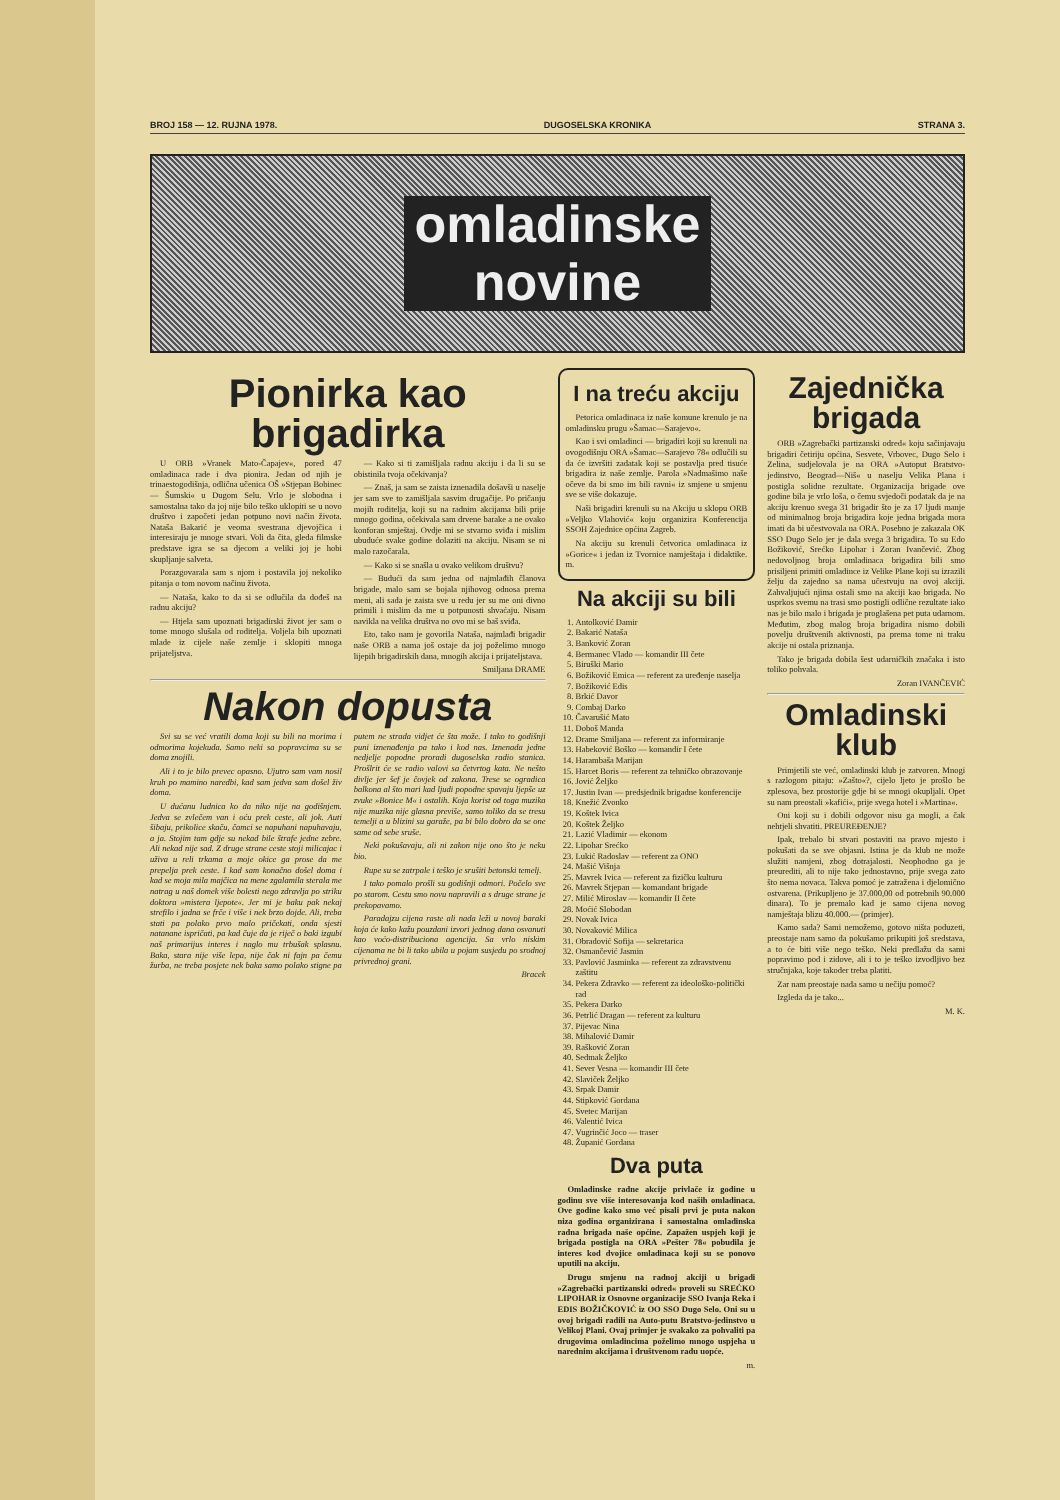BROJ 158 — 12. RUJNA 1978. DUGOSELSKA KRONIKA STRANA 3.
omladinske
novine
Pionirka kao brigadirka
U ORB »Vranek Mato-Čapajev«, pored 47 omladinaca rade i dva pionira. Jedan od njih je trinaestogodišnja, odlična učenica OŠ »Stjepan Bobinec — Šumski« u Dugom Selu. Vrlo je slobodna i samostalna tako da joj nije bilo teško uklopiti se u novo društvo i započeti jedan potpuno novi način života. Nataša Bakarić je veoma svestrana djevojčica i interesiraju je mnoge stvari. Voli da čita, gleda filmske predstave igra se sa djecom a veliki joj je hobi skupljanje salveta.
Porazgovarala sam s njom i postavila joj nekoliko pitanja o tom novom načinu života.
— Nataša, kako to da si se odlučila da dođeš na radnu akciju?
— Htjela sam upoznati brigadirski život jer sam o tome mnogo slušala od roditelja. Voljela bih upoznati mlade iz cijele naše zemlje i sklopiti mnoga prijateljstva.
— Kako si ti zamišljala radnu akciju i da li su se obistinila tvoja očekivanja?
— Znaš, ja sam se zaista iznenadila došavši u naselje jer sam sve to zamišljala sasvim drugačije. Po pričanju mojih roditelja, koji su na radnim akcijama bili prije mnogo godina, očekivala sam drvene barake a ne ovako konforan smještaj. Ovdje mi se stvarno sviđa i mislim ubuduće svake godine dolaziti na akciju. Nisam se ni malo razočarala.
— Kako si se snašla u ovako velikom društvu?
— Budući da sam jedna od najmlađih članova brigade, malo sam se bojala njihovog odnosa prema meni, ali sada je zaista sve u redu jer su me oni divno primili i mislim da me u potpunosti shvaćaju. Nisam navikla na velika društva no ovo mi se baš sviđa.
Eto, tako nam je govorila Nataša, najmlađi brigadir naše ORB a nama još ostaje da joj poželimo mnogo lijepih brigadirskih dana, mnogih akcija i prijateljstava.
Smiljana DRAME
Nakon dopusta
Svi su se već vratili doma koji su bili na morima i odmorima kojekuda. Samo neki sa popravcima su se doma znojili.
Ali i to je bilo prevec opasno. Ujutro sam vam nosil kruh po mamino naredbi, kad sam jedva sam došel živ doma.
U dućanu ludnica ko da niko nije na godišnjem. Jedva se zvlečem van i oću prek ceste, ali jok. Auti šibaju, prikolice skaču, čamci se napuhani napuhavaju, a ja. Stojim tam gdje su nekad bile štrafe jedne zebre. Ali nekad nije sad. Z druge strane ceste stoji milicajac i uživa u reli trkama a moje okice ga prose da me prepelja prek ceste. I kad sam konačno došel doma i kad se moja mila majčica na mene zgalamila sterala me natrag u naš domek više bolesti nego zdravlja po striku doktora »mistera ljepote«. Jer mi je baku pak nekaj strefilo i jadna se frče i više i nek brzo dojde. Ali, treba stati pa polako prvo malo pričekati, onda sjesti natanane ispričati, pa kad čuje da je riječ o baki izgubi naš primarijus interes i naglo mu trbušak splasnu. Baka, stara nije više lepa, nije čak ni fajn pa čemu žurba, ne treba posjete nek baka samo polako stigne pa putem ne strada vidjet će šta može. I tako to godišnji puni iznenađenja pa tako i kod nas. Iznenada jedne nedjelje popodne proradi dugoselska radio stanica. Prošlrit će se radio valovi sa četvrtog kata. Ne nešto divlje jer šef je čovjek od zakona. Trese se ogradica balkona al što mari kad ljudi popodne spavaju ljepše uz zvuke »Bonice M« i ostalih. Koja korist od toga muzika nije muzika nije glasna previše, samo toliko da se tresu temelji a u blizini su garaže, pa bi bilo dobro da se one same od sebe sruše.
Neki pokušavaju, ali ni zakon nije ono što je neku bio.
Rupe su se zatrpale i teško je srušiti betonski temelj.
I tako pomalo prošli su godišnji odmori. Počelo sve po starom. Cestu smo novu napravili a s druge strane je prekopavamo.
Paradajzu cijena raste ali nada leži u novoj baraki koja će kako kažu pouzdani izvori jednog dana osvanuti kao voćo-distribuciona agencija. Sa vrlo niskim cijenama ne bi li tako ubila u pojam susjedu po srodnoj privrednoj grani.
Bracek
I na treću akciju
Petorica omladinaca iz naše komune krenulo je na omladinsku prugu »Šamac—Sarajevo«.
Kao i svi omladinci — brigadiri koji su krenuli na ovogodišnju ORA »Šamac—Sarajevo 78« odlučili su da će izvršiti zadatak koji se postavlja pred tisuće brigadira iz naše zemlje. Parola »Nadmašimo naše očeve da bi smo im bili ravni« iz smjene u smjenu sve se više dokazuje.
Naši brigadiri krenuli su na Akciju u sklopu ORB »Veljko Vlahović« koju organizira Konferencija SSOH Zajednice općina Zagreb.
Na akciju su krenuli četvorica omladinaca iz »Gorice« i jedan iz Tvornice namještaja i didaktike. m.
Na akciji su bili
1. Antolković Damir
2. Bakarić Nataša
3. Banković Zoran
4. Bermanec Vlado — komandir III čete
5. Biruški Mario
6. Božiković Emica — referent za uređenje naselja
7. Božiković Edis
8. Brkić Davor
9. Combaj Darko
10. Čavarušić Mato
11. Doboš Manda
12. Drame Smiljana — referent za informiranje
13. Habeković Boško — komandir I čete
14. Harambaša Marijan
15. Harcet Boris — referent za tehničko obrazovanje
16. Jović Željko
17. Justin Ivan — predsjednik brigadne konferencije
18. Knežić Zvonko
19. Koštek Ivica
20. Koštek Željko
21. Lazić Vladimir — ekonom
22. Lipohar Srećko
23. Lukić Radoslav — referent za ONO
24. Mašić Višnja
25. Mavrek Ivica — referent za fizičku kulturu
26. Mavrek Stjepan — komandant brigade
27. Milić Miroslav — komandir II čete
28. Moćić Slobodan
29. Novak Ivica
30. Novaković Milica
31. Obradović Sofija — sekretarica
32. Osmančević Jasmin
33. Pavlović Jasminka — referent za zdravstvenu zaštitu
34. Pekera Zdravko — referent za ideološko-politički rad
35. Pekera Darko
36. Petrlić Dragan — referent za kulturu
37. Pijevac Nina
38. Mihalović Damir
39. Rašković Zoran
40. Sedmak Željko
41. Sever Vesna — komandir III čete
42. Slaviček Željko
43. Srpak Damir
44. Stipković Gordana
45. Svetec Marijan
46. Valentić Ivica
47. Vugrinčić Joco — traser
48. Županić Gordana
Dva puta
Omladinske radne akcije privlače iz godine u godinu sve više interesovanja kod naših omladinaca. Ove godine kako smo već pisali prvi je puta nakon niza godina organizirana i samostalna omladinska radna brigada naše općine. Zapažen uspjeh koji je brigada postigla na ORA »Pešter 78« pobudila je interes kod dvojice omladinaca koji su se ponovo uputili na akciju.
Drugu smjenu na radnoj akciji u brigadi »Zagrebački partizanski odred« proveli su SREĆKO LIPOHAR iz Osnovne organizacije SSO Ivanja Reka i EDIS BOŽIČKOVIĆ iz OO SSO Dugo Selo. Oni su u ovoj brigadi radili na Auto-putu Bratstvo-jedinstvo u Velikoj Plani. Ovaj primjer je svakako za pohvaliti pa drugovima omladincima poželimo mnogo uspjeha u narednim akcijama i društvenom radu uopće.
m.
Zajednička brigada
ORB »Zagrebački partizanski odred« koju sačinjavaju brigadiri četiriju općina, Sesvete, Vrbovec, Dugo Selo i Zelina, sudjelovala je na ORA »Autoput Bratstvo-jedinstvo, Beograd—Niš« u naselju Velika Plana i postigla solidne rezultate. Organizacija brigade ove godine bila je vrlo loša, o čemu svjedoči podatak da je na akciju krenuo svega 31 brigadir što je za 17 ljudi manje od minimalnog broja brigadira koje jedna brigada mora imati da bi učestvovala na ORA. Posebno je zakazala OK SSO Dugo Selo jer je dala svega 3 brigadira. To su Edo Božiković, Srećko Lipohar i Zoran Ivančević. Zbog nedovoljnog broja omladinaca brigadira bili smo prisiljeni primiti omladince iz Velike Plane koji su izrazili želju da zajedno sa nama učestvuju na ovoj akciji. Zahvaljujući njima ostali smo na akciji kao brigada. No usprkos svemu na trasi smo postigli odlične rezultate iako nas je bilo malo i brigada je proglašena pet puta udarnom. Međutim, zbog malog broja brigadira nismo dobili povelju društvenih aktivnosti, pa prema tome ni traku akcije ni ostala priznanja.
Tako je brigada dobila šest udarničkih značaka i isto toliko pohvala.
Zoran IVANČEVIĆ
Omladinski klub
Primjetili ste već, omladinski klub je zatvoren. Mnogi s razlogom pitaju: »Zašto«?, cijelo ljeto je prošlo be zplesova, bez prostorije gdje bi se mnogi okupljali. Opet su nam preostali »kafići«, prije svega hotel i »Martina«.
Oni koji su i dobili odgovor nisu ga mogli, a čak nehtjeli shvatiti. PREUREĐENJE?
Ipak, trebalo bi stvari postaviti na pravo mjesto i pokušati da se sve objasni. Istina je da klub ne može služiti namjeni, zbog dotrajalosti. Neophodno ga je preurediti, ali to nije tako jednostavno, prije svega zato što nema novaca. Takva pomoć je zatražena i djelomično ostvarena. (Prikupljeno je 37.000,00 od potrebnih 90.000 dinara). To je premalo kad je samo cijena novog namještaja blizu 40.000.— (primjer).
Kamo sada? Sami nemožemo, gotovo ništa poduzeti, preostaje nam samo da pokušamo prikupiti još sredstava, a to će biti više nego teško. Neki predlažu da sami popravimo pod i zidove, ali i to je teško izvodljivo bez stručnjaka, koje takoder treba platiti.
Zar nam preostaje nada samo u nečiju pomoć?
Izgleda da je tako...
M. K.